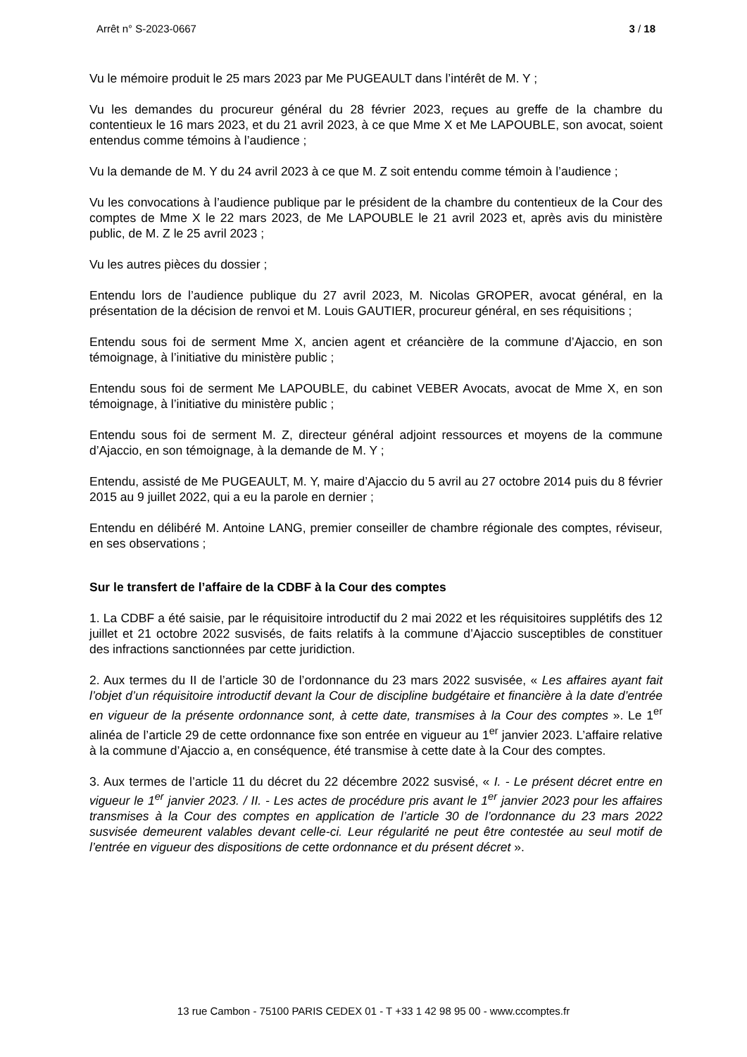Arrêt n° S-2023-0667 3 / 18
Vu le mémoire produit le 25 mars 2023 par Me PUGEAULT dans l’intérêt de M. Y ;
Vu les demandes du procureur général du 28 février 2023, reçues au greffe de la chambre du contentieux le 16 mars 2023, et du 21 avril 2023, à ce que Mme X et Me LAPOUBLE, son avocat, soient entendus comme témoins à l’audience ;
Vu la demande de M. Y du 24 avril 2023 à ce que M. Z soit entendu comme témoin à l’audience ;
Vu les convocations à l’audience publique par le président de la chambre du contentieux de la Cour des comptes de Mme X le 22 mars 2023, de Me LAPOUBLE le 21 avril 2023 et, après avis du ministère public, de M. Z le 25 avril 2023 ;
Vu les autres pièces du dossier ;
Entendu lors de l’audience publique du 27 avril 2023, M. Nicolas GROPER, avocat général, en la présentation de la décision de renvoi et M. Louis GAUTIER, procureur général, en ses réquisitions ;
Entendu sous foi de serment Mme X, ancien agent et créancière de la commune d’Ajaccio, en son témoignage, à l’initiative du ministère public ;
Entendu sous foi de serment Me LAPOUBLE, du cabinet VEBER Avocats, avocat de Mme X, en son témoignage, à l’initiative du ministère public ;
Entendu sous foi de serment M. Z, directeur général adjoint ressources et moyens de la commune d’Ajaccio, en son témoignage, à la demande de M. Y ;
Entendu, assisté de Me PUGEAULT, M. Y, maire d’Ajaccio du 5 avril au 27 octobre 2014 puis du 8 février 2015 au 9 juillet 2022, qui a eu la parole en dernier ;
Entendu en délibéré M. Antoine LANG, premier conseiller de chambre régionale des comptes, réviseur, en ses observations ;
Sur le transfert de l’affaire de la CDBF à la Cour des comptes
1. La CDBF a été saisie, par le réquisitoire introductif du 2 mai 2022 et les réquisitoires supplétifs des 12 juillet et 21 octobre 2022 susvisés, de faits relatifs à la commune d’Ajaccio susceptibles de constituer des infractions sanctionnées par cette juridiction.
2. Aux termes du II de l’article 30 de l’ordonnance du 23 mars 2022 susvisée, « Les affaires ayant fait l’objet d’un réquisitoire introductif devant la Cour de discipline budgétaire et financière à la date d’entrée en vigueur de la présente ordonnance sont, à cette date, transmises à la Cour des comptes ». Le 1<sup>er</sup> alinéa de l’article 29 de cette ordonnance fixe son entrée en vigueur au 1<sup>er</sup> janvier 2023. L’affaire relative à la commune d’Ajaccio a, en conséquence, été transmise à cette date à la Cour des comptes.
3. Aux termes de l’article 11 du décret du 22 décembre 2022 susvisé, « I. - Le présent décret entre en vigueur le 1<sup>er</sup> janvier 2023. / II. - Les actes de procédure pris avant le 1<sup>er</sup> janvier 2023 pour les affaires transmises à la Cour des comptes en application de l’article 30 de l’ordonnance du 23 mars 2022 susvisée demeurent valables devant celle-ci. Leur régularité ne peut être contestée au seul motif de l’entrée en vigueur des dispositions de cette ordonnance et du présent décret ».
13 rue Cambon - 75100 PARIS CEDEX 01 - T +33 1 42 98 95 00 - www.ccomptes.fr